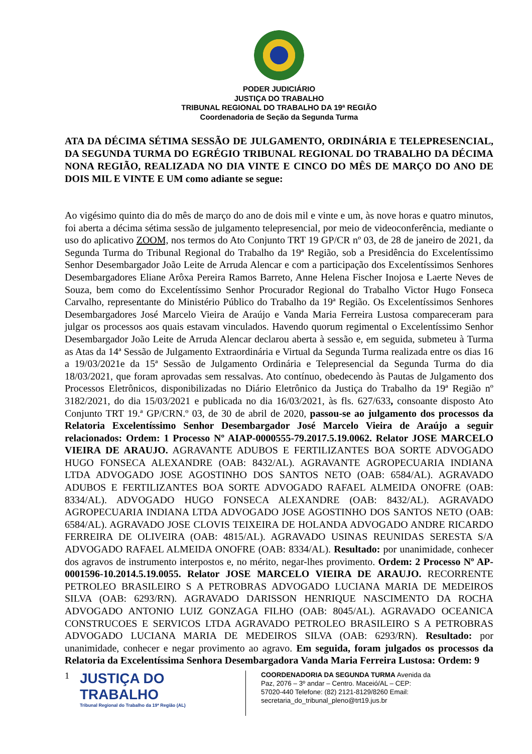PODER JUDICIÁRIO
JUSTIÇA DO TRABALHO
TRIBUNAL REGIONAL DO TRABALHO DA 19ª REGIÃO
Coordenadoria de Seção da Segunda Turma
ATA DA DÉCIMA SÉTIMA SESSÃO DE JULGAMENTO, ORDINÁRIA E TELEPRESENCIAL, DA SEGUNDA TURMA DO EGRÉGIO TRIBUNAL REGIONAL DO TRABALHO DA DÉCIMA NONA REGIÃO, REALIZADA NO DIA VINTE E CINCO DO MÊS DE MARÇO DO ANO DE DOIS MIL E VINTE E UM como adiante se segue:
Ao vigésimo quinto dia do mês de março do ano de dois mil e vinte e um, às nove horas e quatro minutos, foi aberta a décima sétima sessão de julgamento telepresencial, por meio de videoconferência, mediante o uso do aplicativo ZOOM, nos termos do Ato Conjunto TRT 19 GP/CR nº 03, de 28 de janeiro de 2021, da Segunda Turma do Tribunal Regional do Trabalho da 19ª Região, sob a Presidência do Excelentíssimo Senhor Desembargador João Leite de Arruda Alencar e com a participação dos Excelentíssimos Senhores Desembargadores Eliane Arôxa Pereira Ramos Barreto, Anne Helena Fischer Inojosa e Laerte Neves de Souza, bem como do Excelentíssimo Senhor Procurador Regional do Trabalho Victor Hugo Fonseca Carvalho, representante do Ministério Público do Trabalho da 19ª Região. Os Excelentíssimos Senhores Desembargadores José Marcelo Vieira de Araújo e Vanda Maria Ferreira Lustosa compareceram para julgar os processos aos quais estavam vinculados. Havendo quorum regimental o Excelentíssimo Senhor Desembargador João Leite de Arruda Alencar declarou aberta à sessão e, em seguida, submeteu à Turma as Atas da 14ª Sessão de Julgamento Extraordinária e Virtual da Segunda Turma realizada entre os dias 16 a 19/03/2021e da 15ª Sessão de Julgamento Ordinária e Telepresencial da Segunda Turma do dia 18/03/2021, que foram aprovadas sem ressalvas. Ato contínuo, obedecendo às Pautas de Julgamento dos Processos Eletrônicos, disponibilizadas no Diário Eletrônico da Justiça do Trabalho da 19ª Região nº 3182/2021, do dia 15/03/2021 e publicada no dia 16/03/2021, às fls. 627/633, consoante disposto Ato Conjunto TRT 19.ª GP/CRN.º 03, de 30 de abril de 2020, passou-se ao julgamento dos processos da Relatoria Excelentíssimo Senhor Desembargador José Marcelo Vieira de Araújo a seguir relacionados: Ordem: 1 Processo Nº AIAP-0000555-79.2017.5.19.0062. Relator JOSE MARCELO VIEIRA DE ARAUJO. AGRAVANTE ADUBOS E FERTILIZANTES BOA SORTE ADVOGADO HUGO FONSECA ALEXANDRE (OAB: 8432/AL). AGRAVANTE AGROPECUARIA INDIANA LTDA ADVOGADO JOSE AGOSTINHO DOS SANTOS NETO (OAB: 6584/AL). AGRAVADO ADUBOS E FERTILIZANTES BOA SORTE ADVOGADO RAFAEL ALMEIDA ONOFRE (OAB: 8334/AL). ADVOGADO HUGO FONSECA ALEXANDRE (OAB: 8432/AL). AGRAVADO AGROPECUARIA INDIANA LTDA ADVOGADO JOSE AGOSTINHO DOS SANTOS NETO (OAB: 6584/AL). AGRAVADO JOSE CLOVIS TEIXEIRA DE HOLANDA ADVOGADO ANDRE RICARDO FERREIRA DE OLIVEIRA (OAB: 4815/AL). AGRAVADO USINAS REUNIDAS SERESTA S/A ADVOGADO RAFAEL ALMEIDA ONOFRE (OAB: 8334/AL). Resultado: por unanimidade, conhecer dos agravos de instrumento interpostos e, no mérito, negar-lhes provimento. Ordem: 2 Processo Nº AP-0001596-10.2014.5.19.0055. Relator JOSE MARCELO VIEIRA DE ARAUJO. RECORRENTE PETROLEO BRASILEIRO S A PETROBRAS ADVOGADO LUCIANA MARIA DE MEDEIROS SILVA (OAB: 6293/RN). AGRAVADO DARISSON HENRIQUE NASCIMENTO DA ROCHA ADVOGADO ANTONIO LUIZ GONZAGA FILHO (OAB: 8045/AL). AGRAVADO OCEANICA CONSTRUCOES E SERVICOS LTDA AGRAVADO PETROLEO BRASILEIRO S A PETROBRAS ADVOGADO LUCIANA MARIA DE MEDEIROS SILVA (OAB: 6293/RN). Resultado: por unanimidade, conhecer e negar provimento ao agravo. Em seguida, foram julgados os processos da Relatoria da Excelentíssima Senhora Desembargadora Vanda Maria Ferreira Lustosa: Ordem: 9
1
JUSTIÇA DO TRABALHO
Tribunal Regional do Trabalho da 19ª Região (AL)
COORDENADORIA DA SEGUNDA TURMA Avenida da Paz, 2076 – 3º andar – Centro. Maceió/AL – CEP: 57020-440 Telefone: (82) 2121-8129/8260 Email: secretaria_do_tribunal_pleno@trt19.jus.br